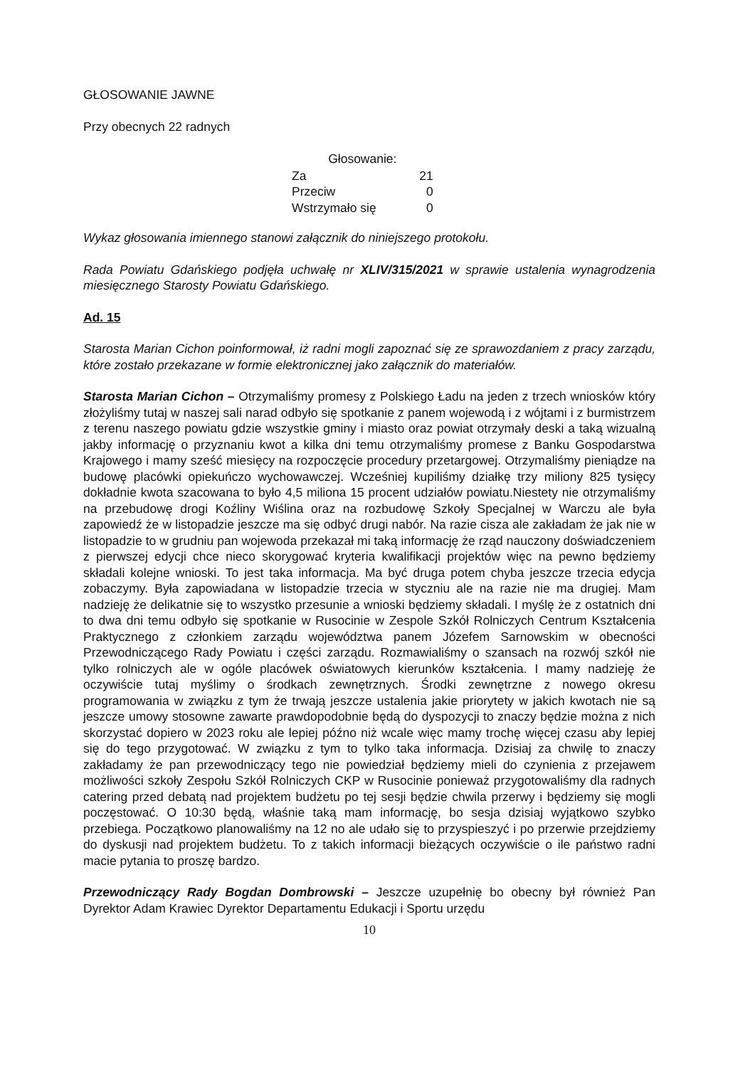GŁOSOWANIE JAWNE
Przy obecnych 22 radnych
| Głosowanie: | |
| --- | --- |
| Za | 21 |
| Przeciw | 0 |
| Wstrzymało się | 0 |
Wykaz głosowania imiennego stanowi załącznik do niniejszego protokołu.
Rada Powiatu Gdańskiego podjęła uchwałę nr XLIV/315/2021 w sprawie ustalenia wynagrodzenia miesięcznego Starosty Powiatu Gdańskiego.
Ad. 15
Starosta Marian Cichon poinformował, iż radni mogli zapoznać się ze sprawozdaniem z pracy zarządu, które zostało przekazane w formie elektronicznej jako załącznik do materiałów.
Starosta Marian Cichon – Otrzymaliśmy promesy z Polskiego Ładu na jeden z trzech wniosków który złożyliśmy tutaj w naszej sali narad odbyło się spotkanie z panem wojewodą i z wójtami i z burmistrzem z terenu naszego powiatu gdzie wszystkie gminy i miasto oraz powiat otrzymały deski a taką wizualną jakby informację o przyznaniu kwot a kilka dni temu otrzymaliśmy promese z Banku Gospodarstwa Krajowego i mamy sześć miesięcy na rozpoczęcie procedury przetargowej. Otrzymaliśmy pieniądze na budowę placówki opiekuńczo wychowawczej. Wcześniej kupiliśmy działkę trzy miliony 825 tysięcy dokładnie kwota szacowana to było 4,5 miliona 15 procent udziałów powiatu.Niestety nie otrzymaliśmy na przebudowę drogi Koźliny Wiślina oraz na rozbudowę Szkoły Specjalnej w Warczu ale była zapowiedź że w listopadzie jeszcze ma się odbyć drugi nabór. Na razie cisza ale zakładam że jak nie w listopadzie to w grudniu pan wojewoda przekazał mi taką informację że rząd nauczony doświadczeniem z pierwszej edycji chce nieco skorygować kryteria kwalifikacji projektów więc na pewno będziemy składali kolejne wnioski. To jest taka informacja. Ma być druga potem chyba jeszcze trzecia edycja zobaczymy. Była zapowiadana w listopadzie trzecia w styczniu ale na razie nie ma drugiej. Mam nadzieję że delikatnie się to wszystko przesunie a wnioski będziemy składali. I myślę że z ostatnich dni to dwa dni temu odbyło się spotkanie w Rusocinie w Zespole Szkół Rolniczych Centrum Kształcenia Praktycznego z członkiem zarządu województwa panem Józefem Sarnowskim w obecności Przewodniczącego Rady Powiatu i części zarządu. Rozmawialiśmy o szansach na rozwój szkół nie tylko rolniczych ale w ogóle placówek oświatowych kierunków kształcenia. I mamy nadzieję że oczywiście tutaj myślimy o środkach zewnętrznych. Środki zewnętrzne z nowego okresu programowania w związku z tym że trwają jeszcze ustalenia jakie priorytety w jakich kwotach nie są jeszcze umowy stosowne zawarte prawdopodobnie będą do dyspozycji to znaczy będzie można z nich skorzystać dopiero w 2023 roku ale lepiej późno niż wcale więc mamy trochę więcej czasu aby lepiej się do tego przygotować. W związku z tym to tylko taka informacja. Dzisiaj za chwilę to znaczy zakładamy że pan przewodniczący tego nie powiedział będziemy mieli do czynienia z przejawem możliwości szkoły Zespołu Szkół Rolniczych CKP w Rusocinie ponieważ przygotowaliśmy dla radnych catering przed debatą nad projektem budżetu po tej sesji będzie chwila przerwy i będziemy się mogli poczęstować. O 10:30 będą, właśnie taką mam informację, bo sesja dzisiaj wyjątkowo szybko przebiega. Początkowo planowaliśmy na 12 no ale udało się to przyspieszyć i po przerwie przejdziemy do dyskusji nad projektem budżetu. To z takich informacji bieżących oczywiście o ile państwo radni macie pytania to proszę bardzo.
Przewodniczący Rady Bogdan Dombrowski – Jeszcze uzupełnię bo obecny był również Pan Dyrektor Adam Krawiec Dyrektor Departamentu Edukacji i Sportu urzędu
10